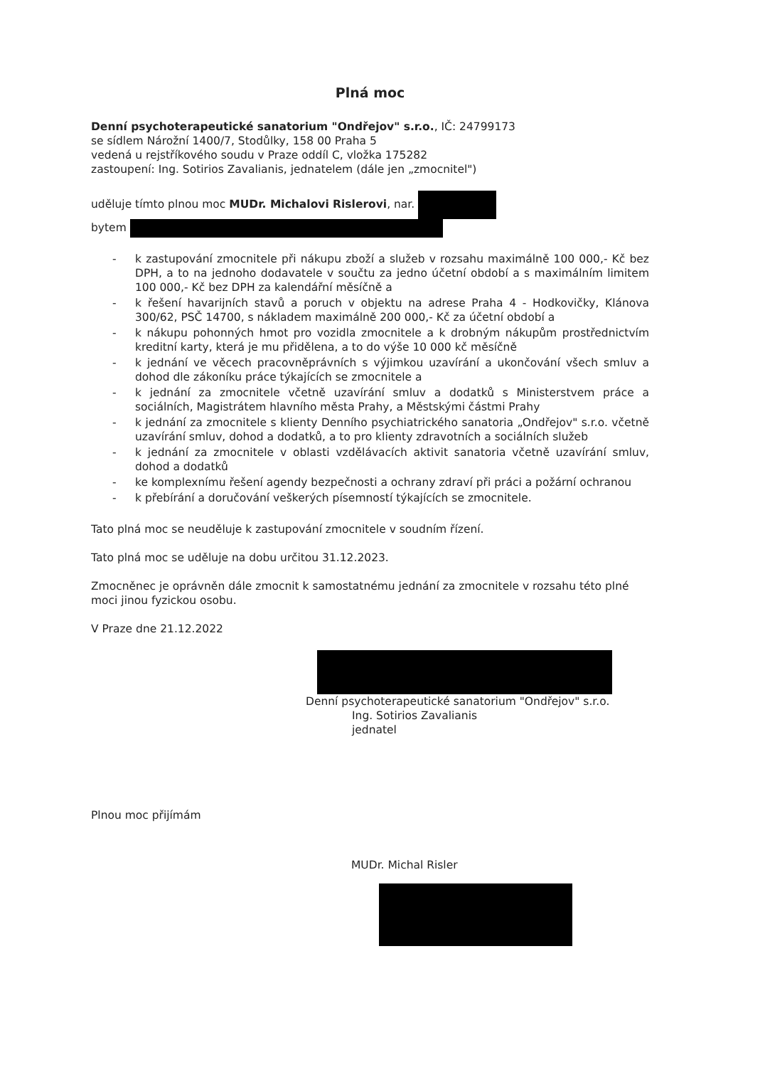Plná moc
Denní psychoterapeutické sanatorium "Ondřejov" s.r.o., IČ: 24799173
se sídlem Nárožní 1400/7, Stodůlky, 158 00 Praha 5
vedená u rejstříkového soudu v Praze oddíl C, vložka 175282
zastoupení: Ing. Sotirios Zavalianis, jednatelem (dále jen „zmocnitel")
uděluje tímto plnou moc MUDr. Michalovi Rislerovi, nar.
bytem
- k zastupování zmocnitele při nákupu zboží a služeb v rozsahu maximálně 100 000,- Kč bez DPH, a to na jednoho dodavatele v součtu za jedno účetní období a s maximálním limitem 100 000,- Kč bez DPH za kalendářní měsíčně a
- k řešení havarijních stavů a poruch v objektu na adrese Praha 4 - Hodkovičky, Klánova 300/62, PSČ 14700, s nákladem maximálně 200 000,- Kč za účetní období a
- k nákupu pohonných hmot pro vozidla zmocnitele a k drobným nákupům prostřednictvím kreditní karty, která je mu přidělena, a to do výše 10 000 kč měsíčně
- k jednání ve věcech pracovněprávních s výjimkou uzavírání a ukončování všech smluv a dohod dle zákoníku práce týkajících se zmocnitele a
- k jednání za zmocnitele včetně uzavírání smluv a dodatků s Ministerstvem práce a sociálních, Magistrátem hlavního města Prahy, a Městskými částmi Prahy
- k jednání za zmocnitele s klienty Denního psychiatrického sanatoria „Ondřejov" s.r.o. včetně uzavírání smluv, dohod a dodatků, a to pro klienty zdravotních a sociálních služeb
- k jednání za zmocnitele v oblasti vzdělávacích aktivit sanatoria včetně uzavírání smluv, dohod a dodatků
- ke komplexnímu řešení agendy bezpečnosti a ochrany zdraví při práci a požární ochranou
- k přebírání a doručování veškerých písemností týkajících se zmocnitele.
Tato plná moc se neuděluje k zastupování zmocnitele v soudním řízení.
Tato plná moc se uděluje na dobu určitou 31.12.2023.
Zmocněnec je oprávněn dále zmocnit k samostatnému jednání za zmocnitele v rozsahu této plné moci jinou fyzickou osobu.
V Praze dne 21.12.2022
Denní psychoterapeutické sanatorium "Ondřejov" s.r.o.
Ing. Sotirios Zavalianis
jednatel
Plnou moc přijímám
MUDr. Michal Risler